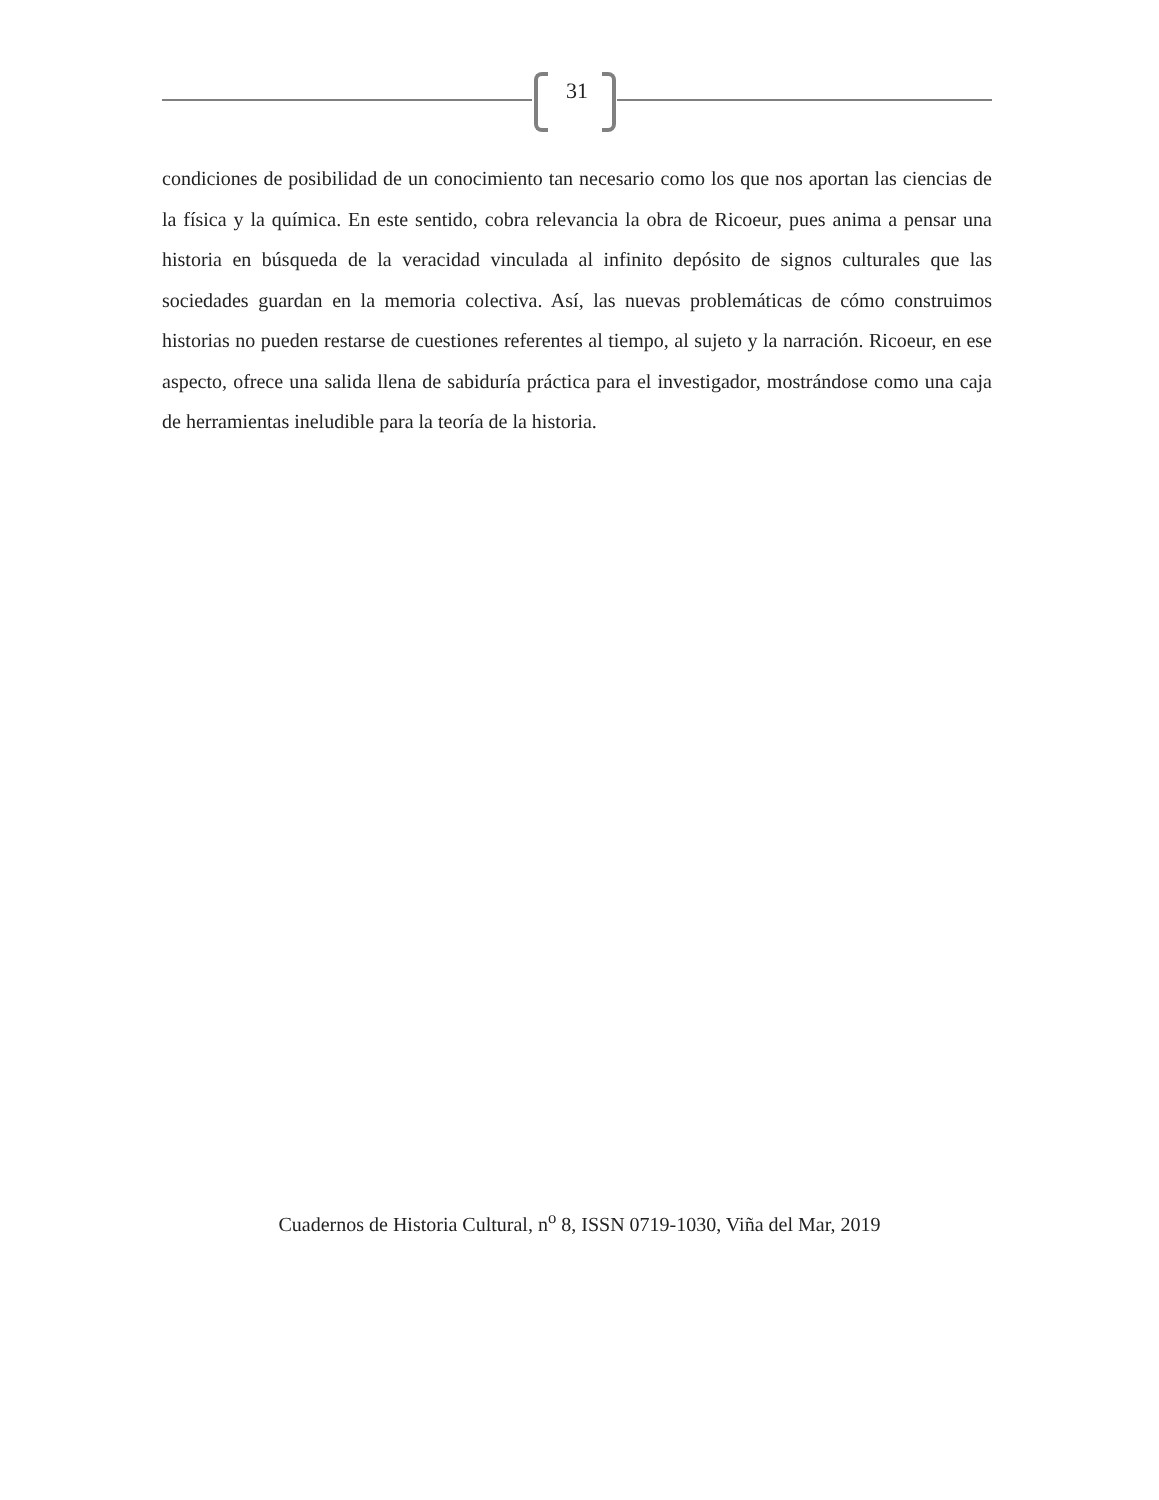31
condiciones de posibilidad de un conocimiento tan necesario como los que nos aportan las ciencias de la física y la química. En este sentido, cobra relevancia la obra de Ricoeur, pues anima a pensar una historia en búsqueda de la veracidad vinculada al infinito depósito de signos culturales que las sociedades guardan en la memoria colectiva. Así, las nuevas problemáticas de cómo construimos historias no pueden restarse de cuestiones referentes al tiempo, al sujeto y la narración. Ricoeur, en ese aspecto, ofrece una salida llena de sabiduría práctica para el investigador, mostrándose como una caja de herramientas ineludible para la teoría de la historia.
Cuadernos de Historia Cultural, n<sup>o</sup> 8, ISSN 0719-1030, Viña del Mar, 2019